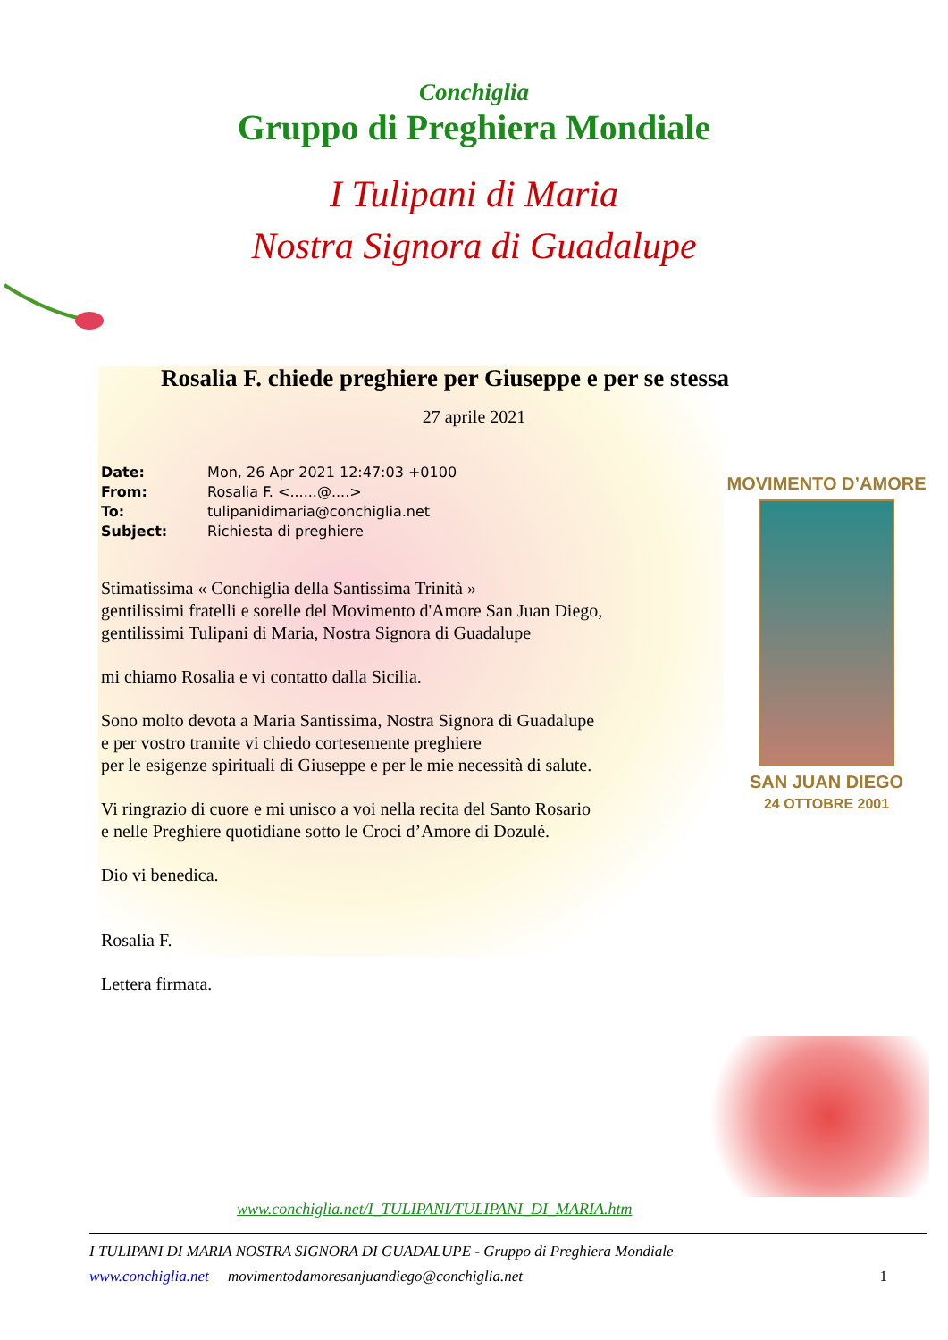Conchiglia
Gruppo di Preghiera Mondiale
I Tulipani di Maria
Nostra Signora di Guadalupe
Rosalia F. chiede preghiere per Giuseppe e per se stessa
27 aprile 2021
Date: Mon, 26 Apr 2021 12:47:03 +0100
From: Rosalia F. <......@....>
To: tulipanidimaria@conchiglia.net
Subject: Richiesta di preghiere
Stimatissima « Conchiglia della Santissima Trinità »
gentilissimi fratelli e sorelle del Movimento d'Amore San Juan Diego,
gentilissimi Tulipani di Maria, Nostra Signora di Guadalupe
mi chiamo Rosalia e vi contatto dalla Sicilia.
Sono molto devota a Maria Santissima, Nostra Signora di Guadalupe
e per vostro tramite vi chiedo cortesemente preghiere
per le esigenze spirituali di Giuseppe e per le mie necessità di salute.
Vi ringrazio di cuore e mi unisco a voi nella recita del Santo Rosario
e nelle Preghiere quotidiane sotto le Croci d’Amore di Dozulé.
Dio vi benedica.
Rosalia F.
Lettera firmata.
MOVIMENTO D’AMORE
SAN JUAN DIEGO
24 OTTOBRE 2001
www.conchiglia.net/I_TULIPANI/TULIPANI_DI_MARIA.htm
I TULIPANI DI MARIA NOSTRA SIGNORA DI GUADALUPE - Gruppo di Preghiera Mondiale
www.conchiglia.net movimentodamoresanjuandiego@conchiglia.net 1